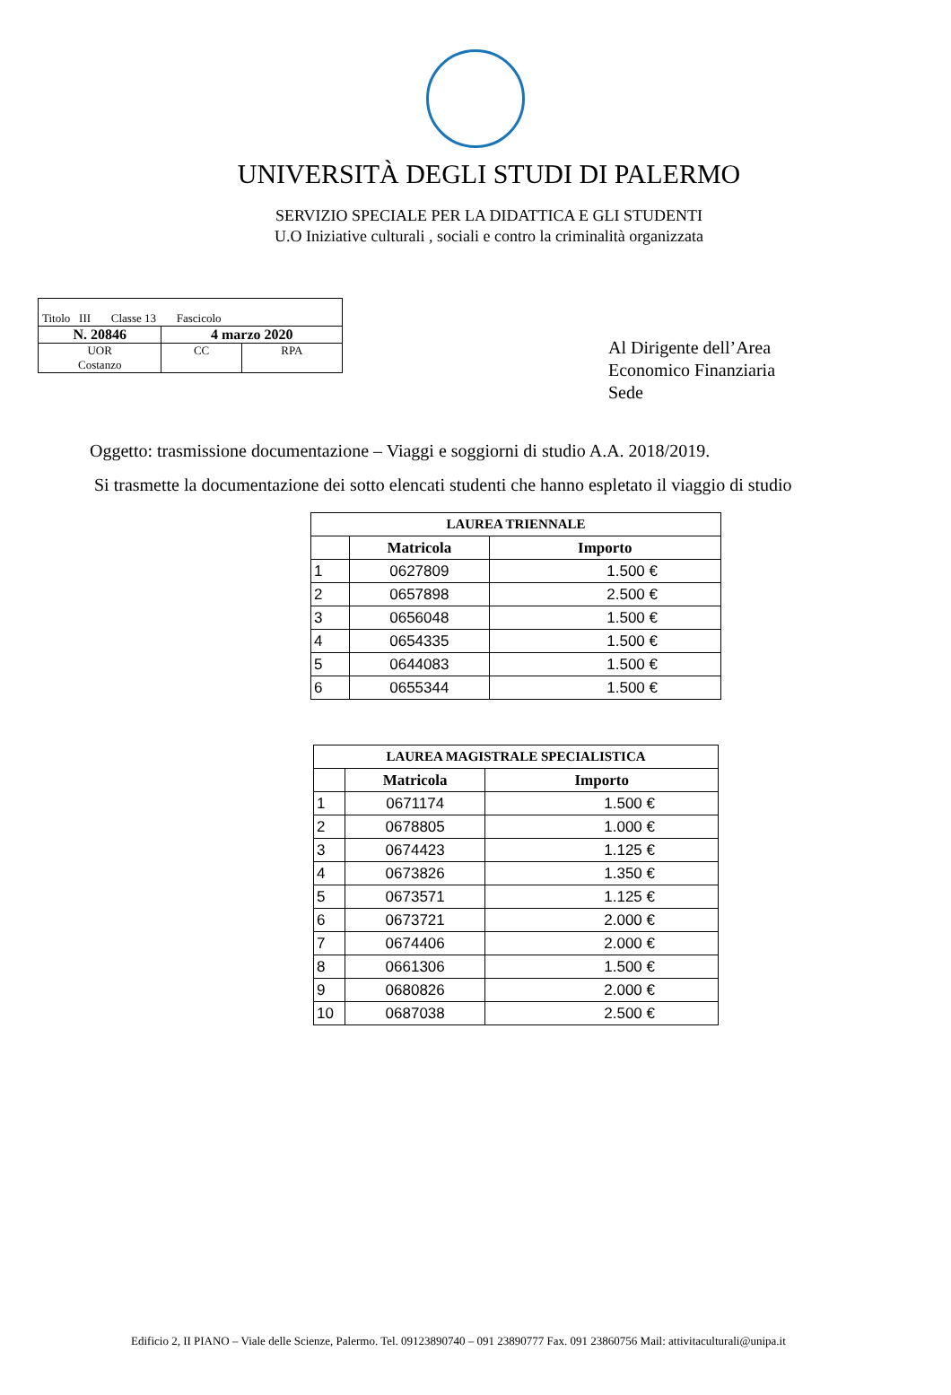UNIVERSITÀ DEGLI STUDI DI PALERMO
SERVIZIO SPECIALE PER LA DIDATTICA E GLI STUDENTI
U.O Iniziative culturali , sociali e contro la criminalità organizzata
| Titolo III Classe 13 Fascicolo | | |
| N. 20846 | 4 marzo 2020 | |
| UOR Costanzo | CC | RPA |
Al Dirigente dell’Area
Economico Finanziaria
Sede
Oggetto: trasmissione documentazione – Viaggi e soggiorni di studio A.A. 2018/2019.
Si trasmette la documentazione dei sotto elencati studenti che hanno espletato il viaggio di studio
| LAUREA TRIENNALE | | |
| --- | --- | --- |
| | Matricola | Importo |
| 1 | 0627809 | 1.500 € |
| 2 | 0657898 | 2.500 € |
| 3 | 0656048 | 1.500 € |
| 4 | 0654335 | 1.500 € |
| 5 | 0644083 | 1.500 € |
| 6 | 0655344 | 1.500 € |
| LAUREA MAGISTRALE SPECIALISTICA | | |
| --- | --- | --- |
| | Matricola | Importo |
| 1 | 0671174 | 1.500 € |
| 2 | 0678805 | 1.000 € |
| 3 | 0674423 | 1.125 € |
| 4 | 0673826 | 1.350 € |
| 5 | 0673571 | 1.125 € |
| 6 | 0673721 | 2.000 € |
| 7 | 0674406 | 2.000 € |
| 8 | 0661306 | 1.500 € |
| 9 | 0680826 | 2.000 € |
| 10 | 0687038 | 2.500 € |
Edificio 2, II PIANO – Viale delle Scienze, Palermo. Tel. 09123890740 – 091 23890777 Fax. 091 23860756 Mail: attivitaculturali@unipa.it